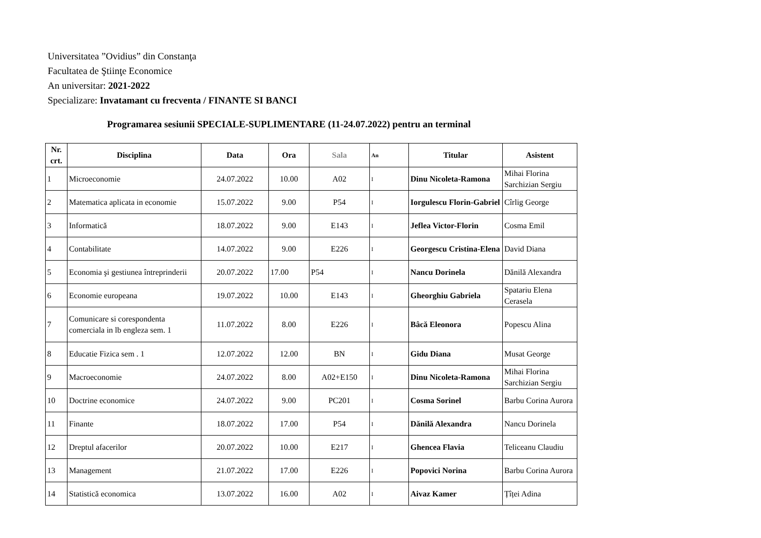Universitatea ”Ovidius” din Constanţa
Facultatea de Ştiinţe Economice
An universitar: 2021-2022
Specializare: Invatamant cu frecventa / FINANTE SI BANCI
Programarea sesiunii SPECIALE-SUPLIMENTARE (11-24.07.2022) pentru an terminal
| Nr. crt. | Disciplina | Data | Ora | Sala | An | Titular | Asistent |
| --- | --- | --- | --- | --- | --- | --- | --- |
| 1 | Microeconomie | 24.07.2022 | 10.00 | A02 | I | Dinu Nicoleta-Ramona | Mihai Florina Sarchizian Sergiu |
| 2 | Matematica aplicata in economie | 15.07.2022 | 9.00 | P54 | I | Iorgulescu Florin-Gabriel | Cîrlig George |
| 3 | Informatică | 18.07.2022 | 9.00 | E143 | I | Jeflea Victor-Florin | Cosma Emil |
| 4 | Contabilitate | 14.07.2022 | 9.00 | E226 | I | Georgescu Cristina-Elena | David Diana |
| 5 | Economia şi gestiunea întreprinderii | 20.07.2022 | 17.00 | P54 | I | Nancu Dorinela | Dănilă Alexandra |
| 6 | Economie europeana | 19.07.2022 | 10.00 | E143 | I | Gheorghiu Gabriela | Spatariu Elena Cerasela |
| 7 | Comunicare si corespondenta comerciala in lb engleza sem. 1 | 11.07.2022 | 8.00 | E226 | I | Bâcă Eleonora | Popescu Alina |
| 8 | Educatie Fizica sem . 1 | 12.07.2022 | 12.00 | BN | I | Gidu Diana | Musat George |
| 9 | Macroeconomie | 24.07.2022 | 8.00 | A02+E150 | I | Dinu Nicoleta-Ramona | Mihai Florina Sarchizian Sergiu |
| 10 | Doctrine economice | 24.07.2022 | 9.00 | PC201 | I | Cosma Sorinel | Barbu Corina Aurora |
| 11 | Finante | 18.07.2022 | 17.00 | P54 | I | Dănilă Alexandra | Nancu Dorinela |
| 12 | Dreptul afacerilor | 20.07.2022 | 10.00 | E217 | I | Ghencea Flavia | Teliceanu Claudiu |
| 13 | Management | 21.07.2022 | 17.00 | E226 | I | Popovici Norina | Barbu Corina Aurora |
| 14 | Statistică economica | 13.07.2022 | 16.00 | A02 | I | Aivaz Kamer | Țîței Adina |